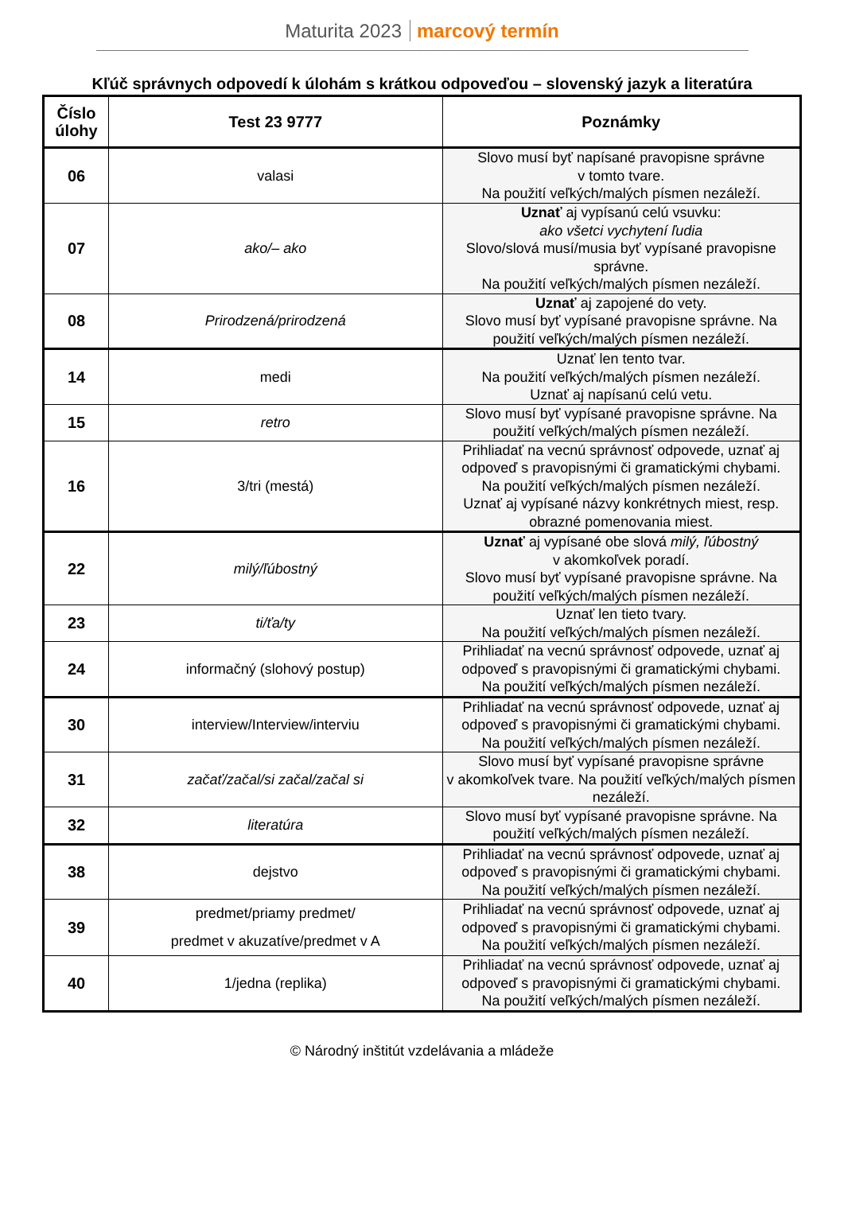Maturita 2023 marcový termín
Kľúč správnych odpovedí k úlohám s krátkou odpoveďou – slovenský jazyk a literatúra
| Číslo úlohy | Test 23 9777 | Poznámky |
| --- | --- | --- |
| 06 | valasi | Slovo musí byť napísané pravopisne správne v tomto tvare. Na použití veľkých/malých písmen nezáleží. |
| 07 | ako/– ako | Uznať aj vypísanú celú vsuvku: ako všetci vychytení ľudia Slovo/slová musí/musia byť vypísané pravopisne správne. Na použití veľkých/malých písmen nezáleží. |
| 08 | Prirodzená/prirodzená | Uznať aj zapojené do vety. Slovo musí byť vypísané pravopisne správne. Na použití veľkých/malých písmen nezáleží. |
| 14 | medi | Uznať len tento tvar. Na použití veľkých/malých písmen nezáleží. Uznať aj napísanú celú vetu. |
| 15 | retro | Slovo musí byť vypísané pravopisne správne. Na použití veľkých/malých písmen nezáleží. |
| 16 | 3/tri (mestá) | Prihliadať na vecnú správnosť odpovede, uznať aj odpoveď s pravopisnými či gramatickými chybami. Na použití veľkých/malých písmen nezáleží. Uznať aj vypísané názvy konkrétnych miest, resp. obrazné pomenovania miest. |
| 22 | milý/ľúbostný | Uznať aj vypísané obe slová milý, ľúbostný v akomkoľvek poradí. Slovo musí byť vypísané pravopisne správne. Na použití veľkých/malých písmen nezáleží. |
| 23 | ti/ťa/ty | Uznať len tieto tvary. Na použití veľkých/malých písmen nezáleží. |
| 24 | informačný (slohový postup) | Prihliadať na vecnú správnosť odpovede, uznať aj odpoveď s pravopisnými či gramatickými chybami. Na použití veľkých/malých písmen nezáleží. |
| 30 | interview/Interview/interviu | Prihliadať na vecnú správnosť odpovede, uznať aj odpoveď s pravopisnými či gramatickými chybami. Na použití veľkých/malých písmen nezáleží. |
| 31 | začať/začal/si začal/začal si | Slovo musí byť vypísané pravopisne správne v akomkoľvek tvare. Na použití veľkých/malých písmen nezáleží. |
| 32 | literatúra | Slovo musí byť vypísané pravopisne správne. Na použití veľkých/malých písmen nezáleží. |
| 38 | dejstvo | Prihliadať na vecnú správnosť odpovede, uznať aj odpoveď s pravopisnými či gramatickými chybami. Na použití veľkých/malých písmen nezáleží. |
| 39 | predmet/priamy predmet/ predmet v akuzatíve/predmet v A | Prihliadať na vecnú správnosť odpovede, uznať aj odpoveď s pravopisnými či gramatickými chybami. Na použití veľkých/malých písmen nezáleží. |
| 40 | 1/jedna (replika) | Prihliadať na vecnú správnosť odpovede, uznať aj odpoveď s pravopisnými či gramatickými chybami. Na použití veľkých/malých písmen nezáleží. |
© Národný inštitút vzdelávania a mládeže